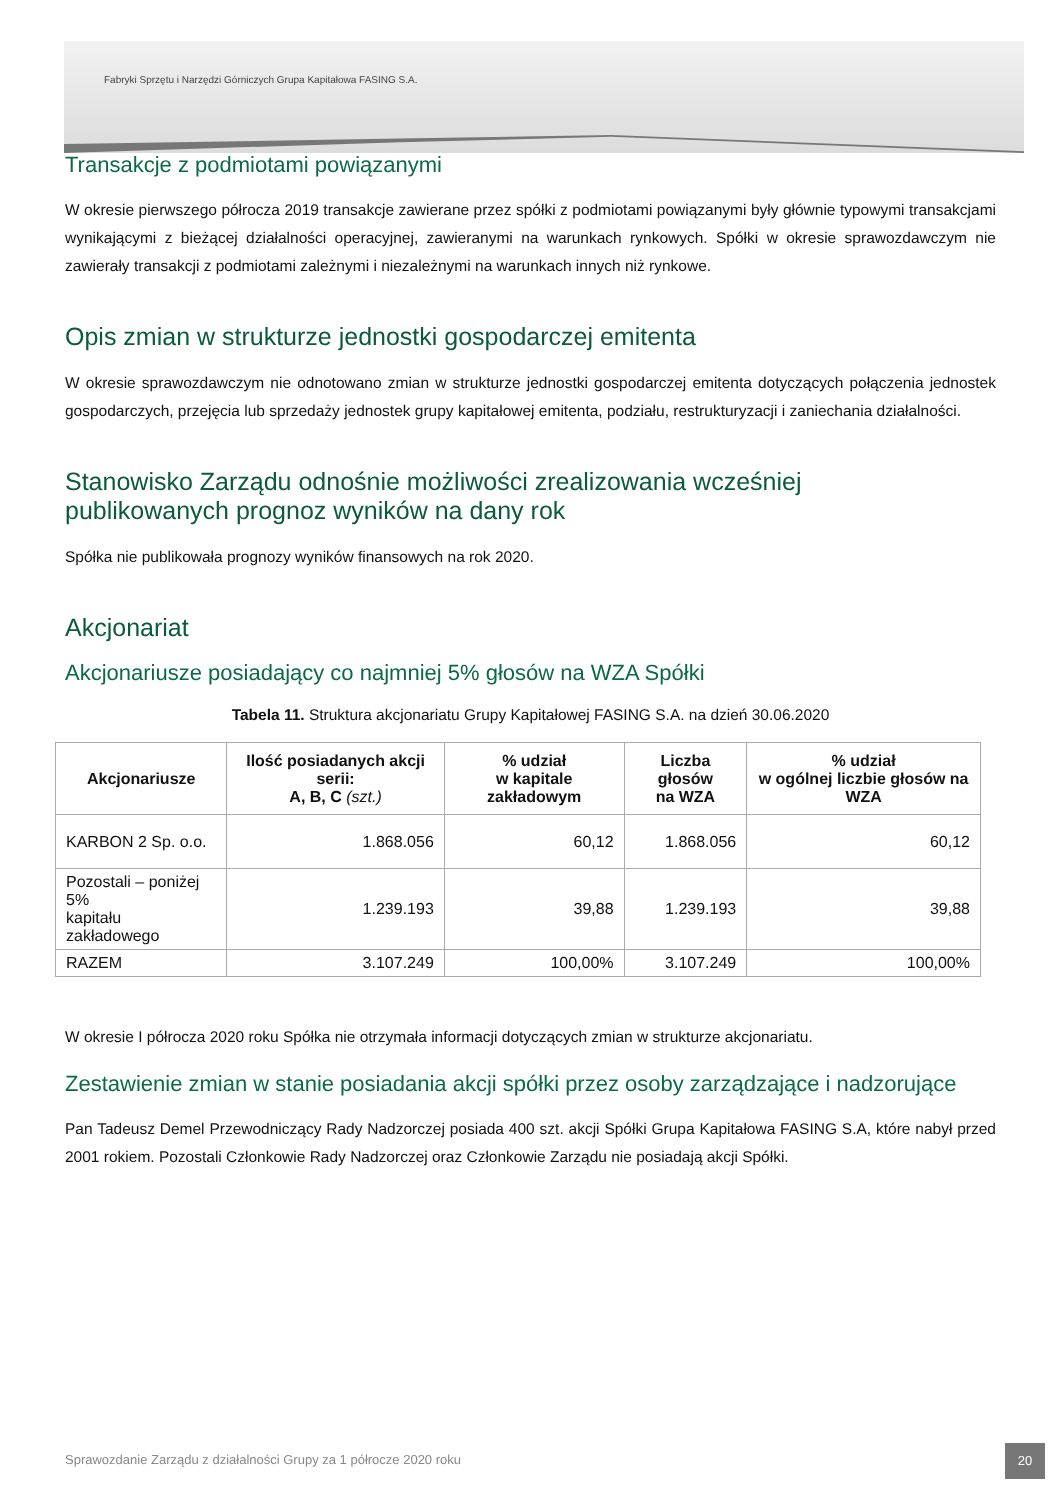Fabryki Sprzętu i Narzędzi Górniczych Grupa Kapitałowa FASING S.A.
Transakcje z podmiotami powiązanymi
W okresie pierwszego półrocza 2019 transakcje zawierane przez spółki z podmiotami powiązanymi były głównie typowymi transakcjami wynikającymi z bieżącej działalności operacyjnej, zawieranymi na warunkach rynkowych. Spółki w okresie sprawozdawczym nie zawierały transakcji z podmiotami zależnymi i niezależnymi na warunkach innych niż rynkowe.
Opis zmian w strukturze jednostki gospodarczej emitenta
W okresie sprawozdawczym nie odnotowano zmian w strukturze jednostki gospodarczej emitenta dotyczących połączenia jednostek gospodarczych, przejęcia lub sprzedaży jednostek grupy kapitałowej emitenta, podziału, restrukturyzacji i zaniechania działalności.
Stanowisko Zarządu odnośnie możliwości zrealizowania wcześniej
publikowanych prognoz wyników na dany rok
Spółka nie publikowała prognozy wyników finansowych na rok 2020.
Akcjonariat
Akcjonariusze posiadający co najmniej 5% głosów na WZA Spółki
Tabela 11. Struktura akcjonariatu Grupy Kapitałowej FASING S.A. na dzień 30.06.2020
| Akcjonariusze | Ilość posiadanych akcji serii: A, B, C (szt.) | % udział w kapitale zakładowym | Liczba głosów na WZA | % udział w ogólnej liczbie głosów na WZA |
| --- | --- | --- | --- | --- |
| KARBON 2 Sp. o.o. | 1.868.056 | 60,12 | 1.868.056 | 60,12 |
| Pozostali – poniżej 5% kapitału zakładowego | 1.239.193 | 39,88 | 1.239.193 | 39,88 |
| RAZEM | 3.107.249 | 100,00% | 3.107.249 | 100,00% |
W okresie I półrocza 2020 roku Spółka nie otrzymała informacji dotyczących zmian w strukturze akcjonariatu.
Zestawienie zmian w stanie posiadania akcji spółki przez osoby zarządzające i nadzorujące
Pan Tadeusz Demel Przewodniczący Rady Nadzorczej posiada 400 szt. akcji Spółki Grupa Kapitałowa FASING S.A, które nabył przed 2001 rokiem. Pozostali Członkowie Rady Nadzorczej oraz Członkowie Zarządu nie posiadają akcji Spółki.
Sprawozdanie Zarządu z działalności Grupy za 1 półrocze 2020 roku
20